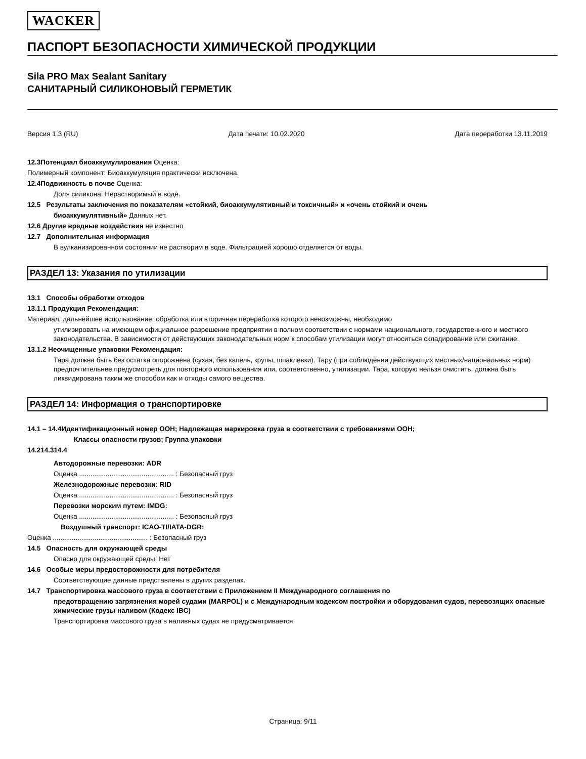WACKER
ПАСПОРТ БЕЗОПАСНОСТИ ХИМИЧЕСКОЙ ПРОДУКЦИИ
Sila PRO Max Sealant Sanitary
САНИТАРНЫЙ СИЛИКОНОВЫЙ ГЕРМЕТИК
Версия 1.3 (RU) Дата печати: 10.02.2020 Дата переработки 13.11.2019
12.3Потенциал биоаккумулирования Оценка:
Полимерный компонент: Биоаккумуляция практически исключена.
12.4Подвижность в почве Оценка:
Доля силикона: Нерастворимый в воде.
12.5 Результаты заключения по показателям «стойкий, биоаккумулятивный и токсичный» и «очень стойкий и очень
биоаккумулятивный» Данных нет.
12.6 Другие вредные воздействия не известно
12.7 Дополнительная информация
В вулканизированном состоянии не растворим в воде. Фильтрацией хорошо отделяется от воды.
РАЗДЕЛ 13: Указания по утилизации
13.1 Способы обработки отходов
13.1.1 Продукция Рекомендация:
Материал, дальнейшее использование, обработка или вторичная переработка которого невозможны, необходимо
утилизировать на имеющем официальное разрешение предприятии в полном соответствии с нормами национального, государственного и местного законодательства. В зависимости от действующих законодательных норм к способам утилизации могут относиться складирование или сжигание.
13.1.2 Неочищенные упаковки Рекомендация:
Тара должна быть без остатка опорожнена (сухая, без капель, крупы, шпаклевки). Тару (при соблюдении действующих местных/национальных норм) предпочтительнее предусмотреть для повторного использования или, соответственно, утилизации. Тара, которую нельзя очистить, должна быть ликвидирована таким же способом как и отходы самого вещества.
РАЗДЕЛ 14: Информация о транспортировке
14.1 – 14.4Идентификационный номер ООН; Надлежащая маркировка груза в соответствии с требованиями ООН;
Классы опасности грузов; Группа упаковки
14.214.314.4
Автодорожные перевозки: ADR
Оценка .................................................. : Безопасный груз
Железнодорожные перевозки: RID
Оценка .................................................. : Безопасный груз
Перевозки морским путем: IMDG:
Оценка .................................................. : Безопасный груз
Воздушный транспорт: ICAO-TI/IATA-DGR:
Оценка .................................................. : Безопасный груз
14.5 Опасность для окружающей среды
Опасно для окружающей среды: Нет
14.6 Особые меры предосторожности для потребителя
Соответствующие данные представлены в других разделах.
14.7 Транспортировка массового груза в соответствии с Приложением II Международного соглашения по
предотвращению загрязнения морей судами (MARPOL) и с Международным кодексом постройки и оборудования судов, перевозящих опасные химические грузы наливом (Кодекс IBC)
Транспортировка массового груза в наливных судах не предусматривается.
Страница: 9/11